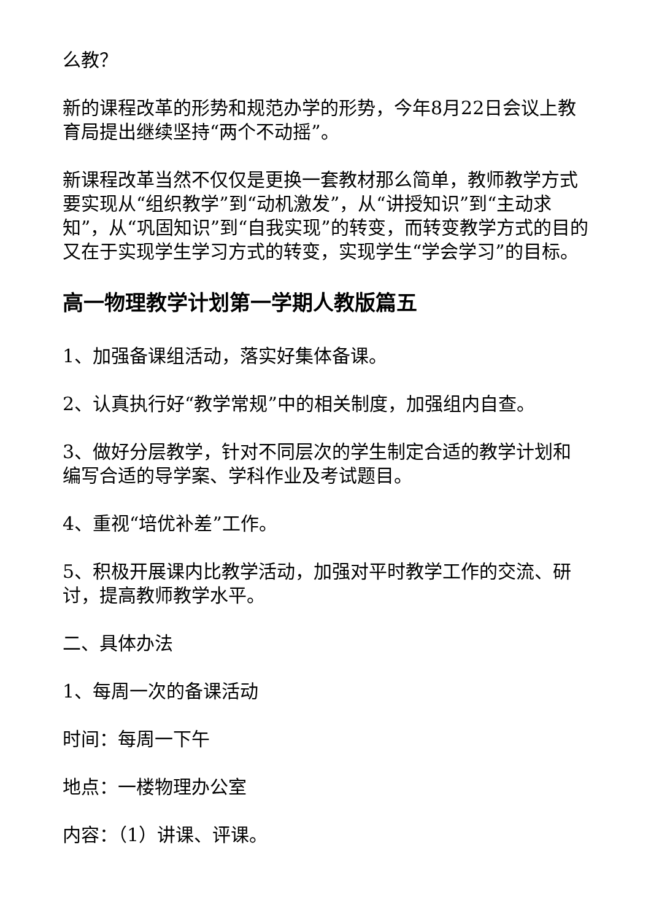么教？
新的课程改革的形势和规范办学的形势，今年8月22日会议上教育局提出继续坚持“两个不动摇”。
新课程改革当然不仅仅是更换一套教材那么简单，教师教学方式要实现从“组织教学”到“动机激发”，从“讲授知识”到“主动求知”，从“巩固知识”到“自我实现”的转变，而转变教学方式的目的又在于实现学生学习方式的转变，实现学生“学会学习”的目标。
高一物理教学计划第一学期人教版篇五
1、加强备课组活动，落实好集体备课。
2、认真执行好“教学常规”中的相关制度，加强组内自查。
3、做好分层教学，针对不同层次的学生制定合适的教学计划和编写合适的导学案、学科作业及考试题目。
4、重视“培优补差”工作。
5、积极开展课内比教学活动，加强对平时教学工作的交流、研讨，提高教师教学水平。
二、具体办法
1、每周一次的备课活动
时间：每周一下午
地点：一楼物理办公室
内容：（1）讲课、评课。